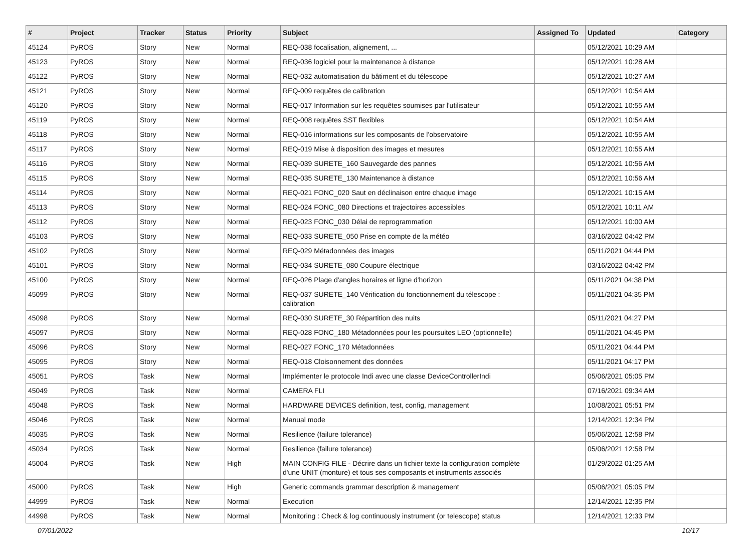| # | Project | Tracker | Status | Priority | Subject | Assigned To | Updated | Category |
| --- | --- | --- | --- | --- | --- | --- | --- | --- |
| 45124 | PyROS | Story | New | Normal | REQ-038 focalisation, alignement, ... | | 05/12/2021 10:29 AM | |
| 45123 | PyROS | Story | New | Normal | REQ-036 logiciel pour la maintenance à distance | | 05/12/2021 10:28 AM | |
| 45122 | PyROS | Story | New | Normal | REQ-032 automatisation du bâtiment et du télescope | | 05/12/2021 10:27 AM | |
| 45121 | PyROS | Story | New | Normal | REQ-009 requêtes de calibration | | 05/12/2021 10:54 AM | |
| 45120 | PyROS | Story | New | Normal | REQ-017 Information sur les requêtes soumises par l'utilisateur | | 05/12/2021 10:55 AM | |
| 45119 | PyROS | Story | New | Normal | REQ-008 requêtes SST flexibles | | 05/12/2021 10:54 AM | |
| 45118 | PyROS | Story | New | Normal | REQ-016 informations sur les composants de l'observatoire | | 05/12/2021 10:55 AM | |
| 45117 | PyROS | Story | New | Normal | REQ-019 Mise à disposition des images et mesures | | 05/12/2021 10:55 AM | |
| 45116 | PyROS | Story | New | Normal | REQ-039 SURETE_160 Sauvegarde des pannes | | 05/12/2021 10:56 AM | |
| 45115 | PyROS | Story | New | Normal | REQ-035 SURETE_130 Maintenance à distance | | 05/12/2021 10:56 AM | |
| 45114 | PyROS | Story | New | Normal | REQ-021 FONC_020 Saut en déclinaison entre chaque image | | 05/12/2021 10:15 AM | |
| 45113 | PyROS | Story | New | Normal | REQ-024 FONC_080 Directions et trajectoires accessibles | | 05/12/2021 10:11 AM | |
| 45112 | PyROS | Story | New | Normal | REQ-023 FONC_030 Délai de reprogrammation | | 05/12/2021 10:00 AM | |
| 45103 | PyROS | Story | New | Normal | REQ-033 SURETE_050 Prise en compte de la météo | | 03/16/2022 04:42 PM | |
| 45102 | PyROS | Story | New | Normal | REQ-029 Métadonnées des images | | 05/11/2021 04:44 PM | |
| 45101 | PyROS | Story | New | Normal | REQ-034 SURETE_080 Coupure électrique | | 03/16/2022 04:42 PM | |
| 45100 | PyROS | Story | New | Normal | REQ-026 Plage d'angles horaires et ligne d'horizon | | 05/11/2021 04:38 PM | |
| 45099 | PyROS | Story | New | Normal | REQ-037 SURETE_140 Vérification du fonctionnement du télescope : calibration | | 05/11/2021 04:35 PM | |
| 45098 | PyROS | Story | New | Normal | REQ-030 SURETE_30 Répartition des nuits | | 05/11/2021 04:27 PM | |
| 45097 | PyROS | Story | New | Normal | REQ-028 FONC_180 Métadonnées pour les poursuites LEO (optionnelle) | | 05/11/2021 04:45 PM | |
| 45096 | PyROS | Story | New | Normal | REQ-027 FONC_170 Métadonnées | | 05/11/2021 04:44 PM | |
| 45095 | PyROS | Story | New | Normal | REQ-018 Cloisonnement des données | | 05/11/2021 04:17 PM | |
| 45051 | PyROS | Task | New | Normal | Implémenter le protocole Indi avec une classe DeviceControllerIndi | | 05/06/2021 05:05 PM | |
| 45049 | PyROS | Task | New | Normal | CAMERA FLI | | 07/16/2021 09:34 AM | |
| 45048 | PyROS | Task | New | Normal | HARDWARE DEVICES definition, test, config, management | | 10/08/2021 05:51 PM | |
| 45046 | PyROS | Task | New | Normal | Manual mode | | 12/14/2021 12:34 PM | |
| 45035 | PyROS | Task | New | Normal | Resilience (failure tolerance) | | 05/06/2021 12:58 PM | |
| 45034 | PyROS | Task | New | Normal | Resilience (failure tolerance) | | 05/06/2021 12:58 PM | |
| 45004 | PyROS | Task | New | High | MAIN CONFIG FILE - Décrire dans un fichier texte la configuration complète d'une UNIT (monture) et tous ses composants et instruments associés | | 01/29/2022 01:25 AM | |
| 45000 | PyROS | Task | New | High | Generic commands grammar description & management | | 05/06/2021 05:05 PM | |
| 44999 | PyROS | Task | New | Normal | Execution | | 12/14/2021 12:35 PM | |
| 44998 | PyROS | Task | New | Normal | Monitoring : Check & log continuously instrument (or telescope) status | | 12/14/2021 12:33 PM | |
07/01/2022 10/17